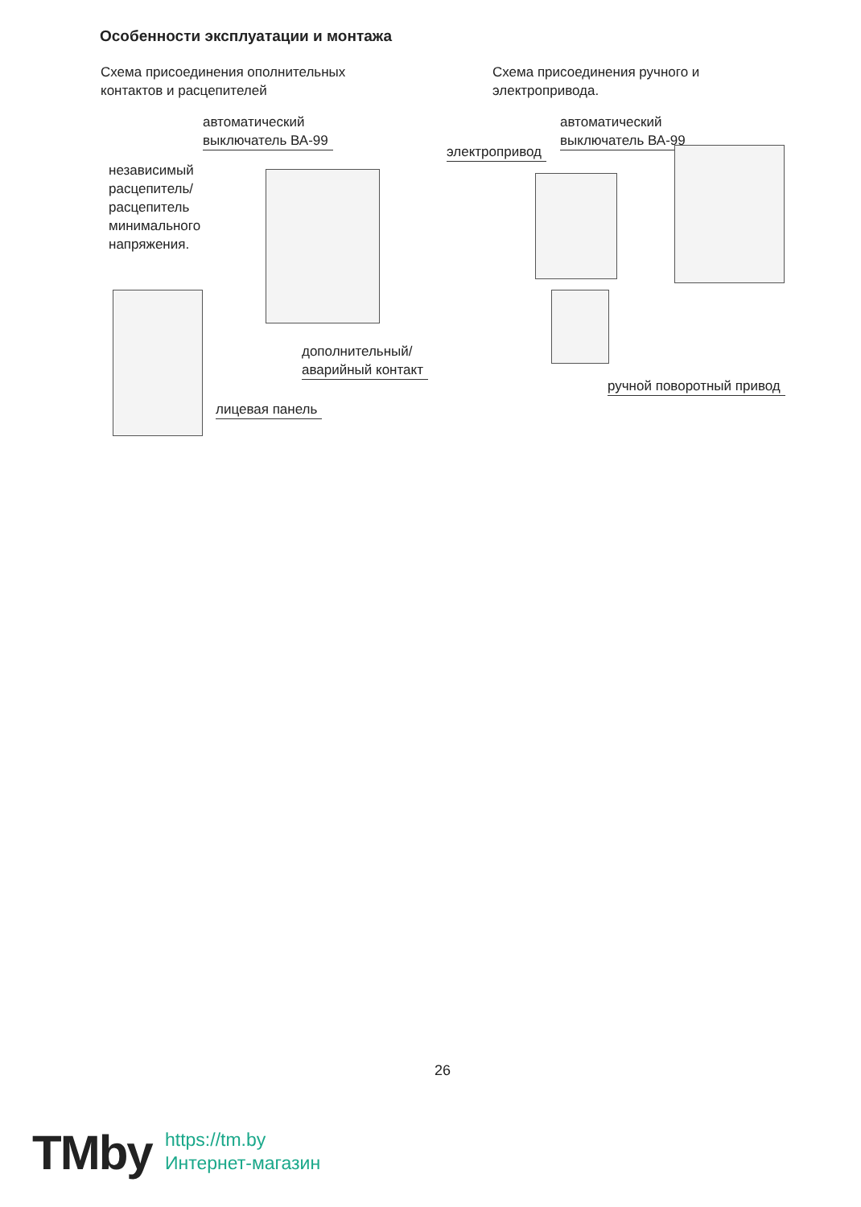Особенности эксплуатации и монтажа
Схема присоединения ополнительных
контактов и расцепителей
Схема присоединения ручного и
электропривода.
автоматический
выключатель ВА-99
независимый
расцепитель/
расцепитель
минимального
напряжения.
дополнительный/
аварийный контакт
лицевая панель
автоматический
выключатель ВА-99
электропривод
ручной поворотный привод
26
TMby
https://tm.by
Интернет-магазин